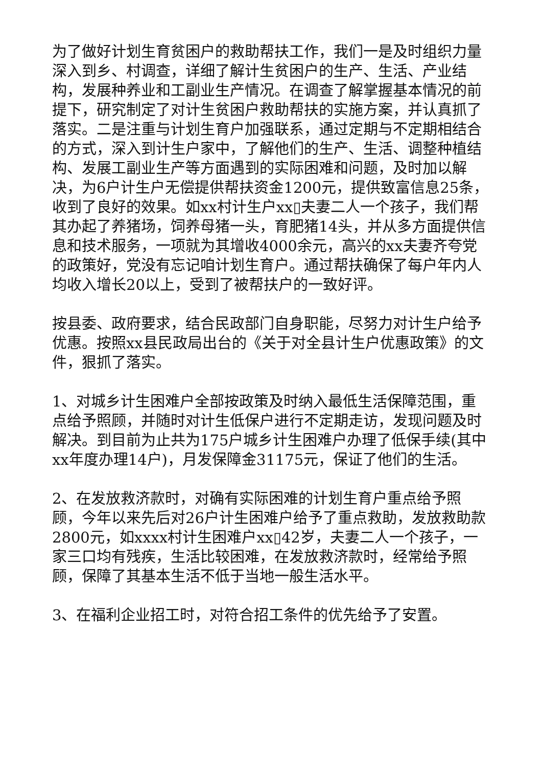为了做好计划生育贫困户的救助帮扶工作，我们一是及时组织力量深入到乡、村调查，详细了解计生贫困户的生产、生活、产业结构，发展种养业和工副业生产情况。在调查了解掌握基本情况的前提下，研究制定了对计生贫困户救助帮扶的实施方案，并认真抓了落实。二是注重与计划生育户加强联系，通过定期与不定期相结合的方式，深入到计生户家中，了解他们的生产、生活、调整种植结构、发展工副业生产等方面遇到的实际困难和问题，及时加以解决，为6户计生户无偿提供帮扶资金1200元，提供致富信息25条，收到了良好的效果。如xx村计生户xx▯夫妻二人一个孩子，我们帮其办起了养猪场，饲养母猪一头，育肥猪14头，并从多方面提供信息和技术服务，一项就为其增收4000余元，高兴的xx夫妻齐夸党的政策好，党没有忘记咱计划生育户。通过帮扶确保了每户年内人均收入增长20以上，受到了被帮扶户的一致好评。
按县委、政府要求，结合民政部门自身职能，尽努力对计生户给予优惠。按照xx县民政局出台的《关于对全县计生户优惠政策》的文件，狠抓了落实。
1、对城乡计生困难户全部按政策及时纳入最低生活保障范围，重点给予照顾，并随时对计生低保户进行不定期走访，发现问题及时解决。到目前为止共为175户城乡计生困难户办理了低保手续(其中xx年度办理14户)，月发保障金31175元，保证了他们的生活。
2、在发放救济款时，对确有实际困难的计划生育户重点给予照顾，今年以来先后对26户计生困难户给予了重点救助，发放救助款2800元，如xxxx村计生困难户xx▯42岁，夫妻二人一个孩子，一家三口均有残疾，生活比较困难，在发放救济款时，经常给予照顾，保障了其基本生活不低于当地一般生活水平。
3、在福利企业招工时，对符合招工条件的优先给予了安置。